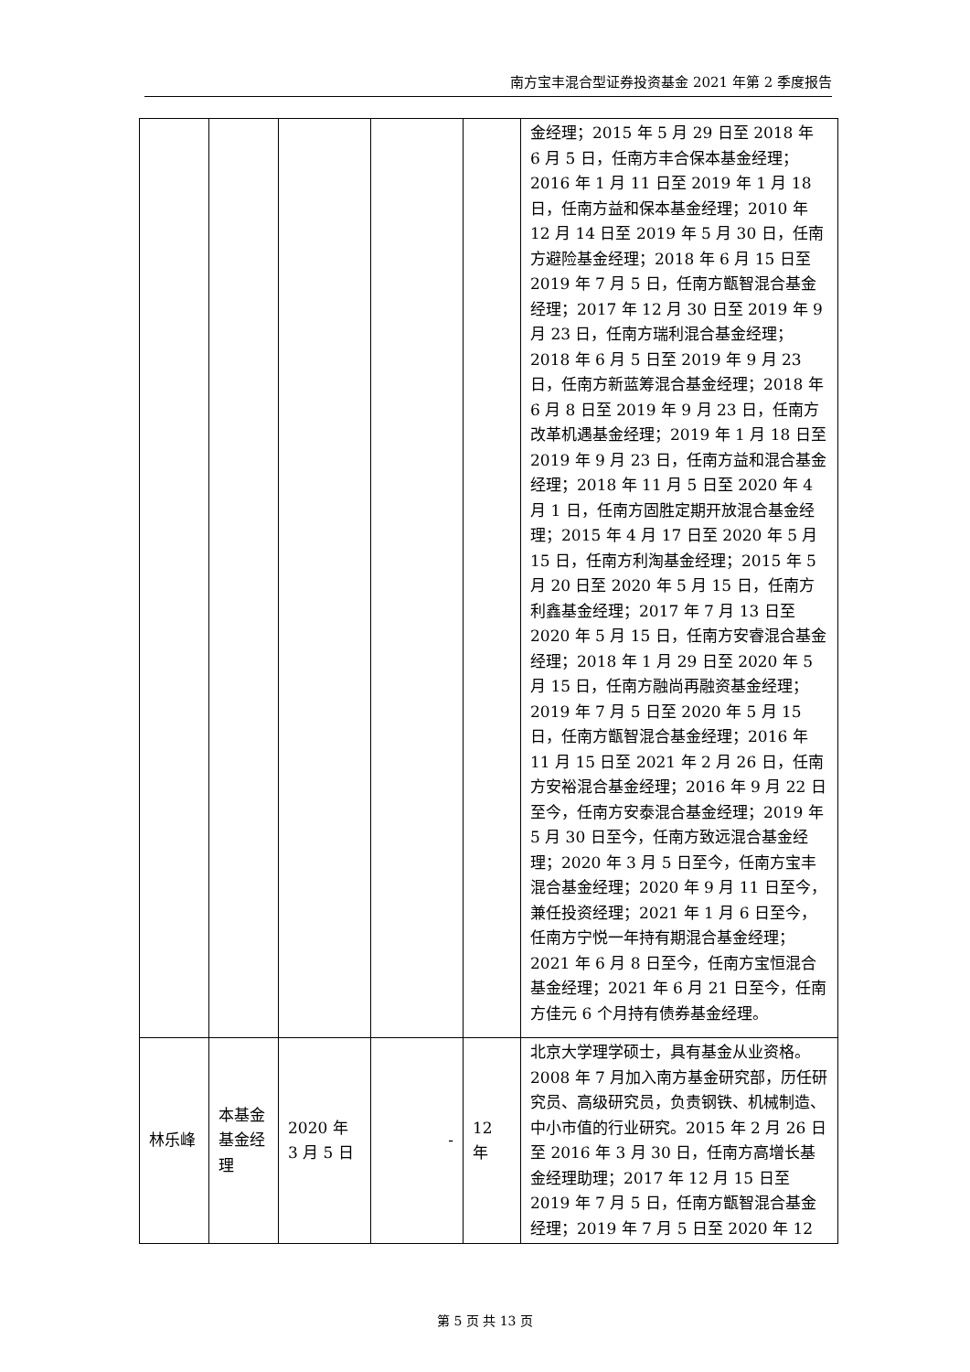南方宝丰混合型证券投资基金 2021 年第 2 季度报告
| | | | | | 金经理；2015 年 5 月 29 日至 2018 年 6 月 5 日，任南方丰合保本基金经理；2016 年 1 月 11 日至 2019 年 1 月 18 日，任南方益和保本基金经理；2010 年 12 月 14 日至 2019 年 5 月 30 日，任南方避险基金经理；2018 年 6 月 15 日至 2019 年 7 月 5 日，任南方甑智混合基金经理；2017 年 12 月 30 日至 2019 年 9 月 23 日，任南方瑞利混合基金经理；2018 年 6 月 5 日至 2019 年 9 月 23 日，任南方新蓝筹混合基金经理；2018 年 6 月 8 日至 2019 年 9 月 23 日，任南方改革机遇基金经理；2019 年 1 月 18 日至 2019 年 9 月 23 日，任南方益和混合基金经理；2018 年 11 月 5 日至 2020 年 4 月 1 日，任南方固胜定期开放混合基金经理；2015 年 4 月 17 日至 2020 年 5 月 15 日，任南方利淘基金经理；2015 年 5 月 20 日至 2020 年 5 月 15 日，任南方利鑫基金经理；2017 年 7 月 13 日至 2020 年 5 月 15 日，任南方安睿混合基金经理；2018 年 1 月 29 日至 2020 年 5 月 15 日，任南方融尚再融资基金经理；2019 年 7 月 5 日至 2020 年 5 月 15 日，任南方甑智混合基金经理；2016 年 11 月 15 日至 2021 年 2 月 26 日，任南方安裕混合基金经理；2016 年 9 月 22 日至今，任南方安泰混合基金经理；2019 年 5 月 30 日至今，任南方致远混合基金经理；2020 年 3 月 5 日至今，任南方宝丰混合基金经理；2020 年 9 月 11 日至今，兼任投资经理；2021 年 1 月 6 日至今，任南方宁悦一年持有期混合基金经理；2021 年 6 月 8 日至今，任南方宝恒混合基金经理；2021 年 6 月 21 日至今，任南方佳元 6 个月持有债券基金经理。 |
| 林乐峰 | 本基金基金经理 | 2020 年 3 月 5 日 | - | 12 年 | 北京大学理学硕士，具有基金从业资格。2008 年 7 月加入南方基金研究部，历任研究员、高级研究员，负责钢铁、机械制造、中小市值的行业研究。2015 年 2 月 26 日至 2016 年 3 月 30 日，任南方高增长基金经理助理；2017 年 12 月 15 日至 2019 年 7 月 5 日，任南方甑智混合基金经理；2019 年 7 月 5 日至 2020 年 12 |
第 5 页 共 13 页